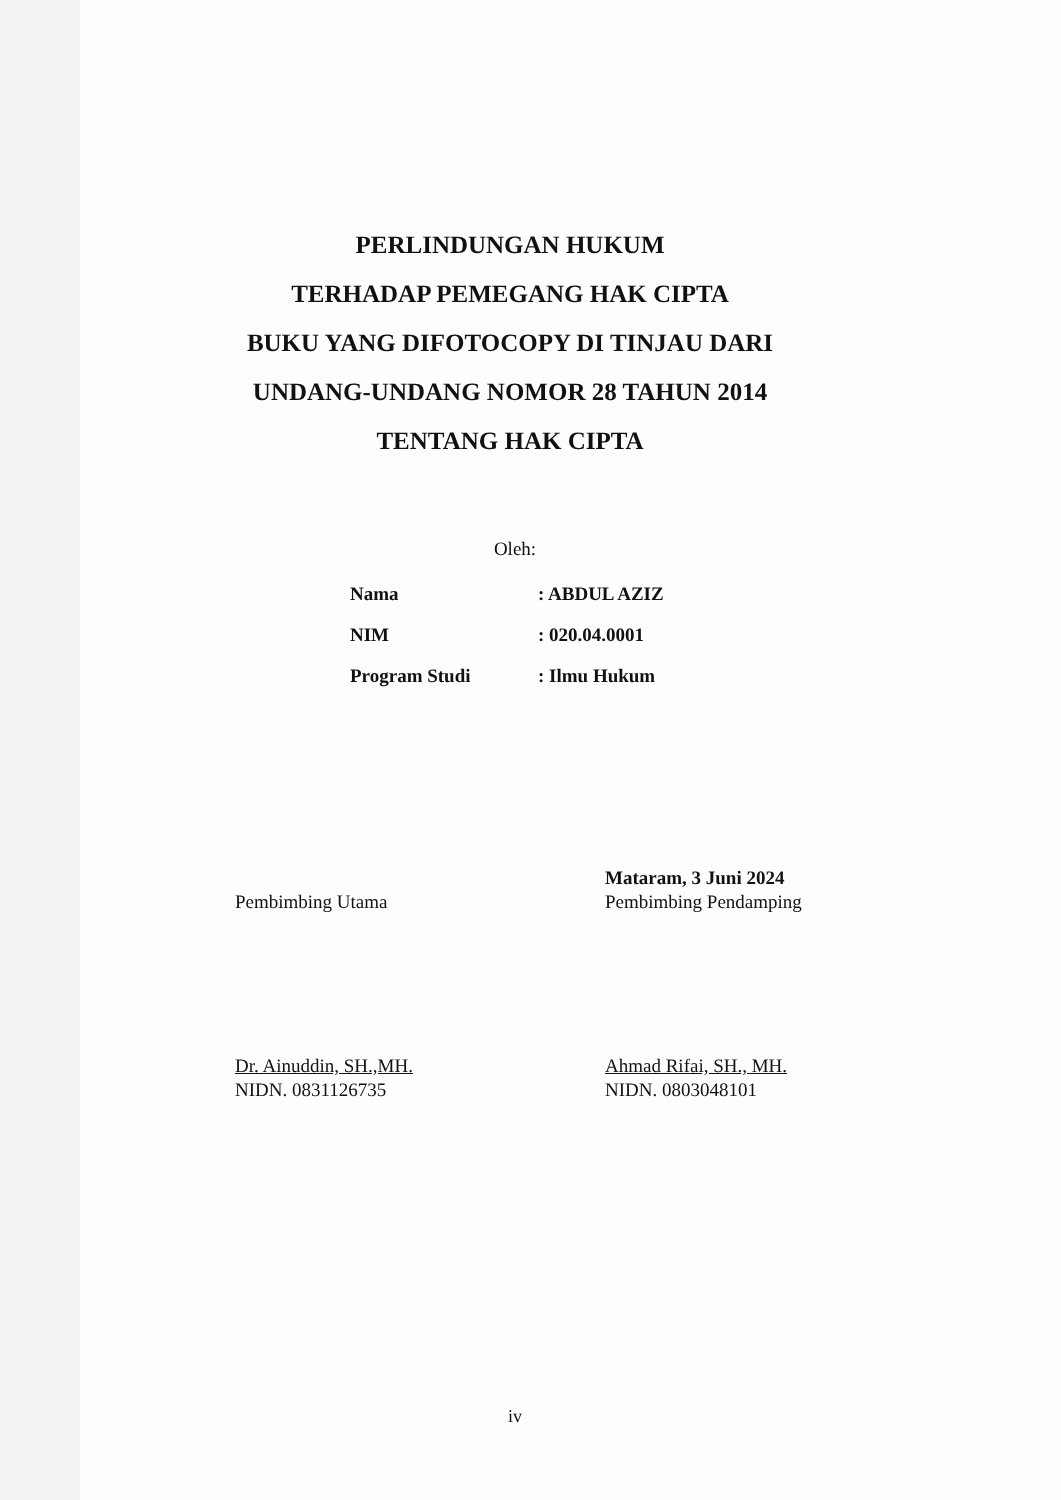PERLINDUNGAN HUKUM
TERHADAP PEMEGANG HAK CIPTA
BUKU YANG DIFOTOCOPY DI TINJAU DARI
UNDANG-UNDANG NOMOR 28 TAHUN 2014
TENTANG HAK CIPTA
Oleh:
| Nama | : ABDUL AZIZ |
| NIM | : 020.04.0001 |
| Program Studi | : Ilmu Hukum |
Pembimbing Utama
Dr. Ainuddin, SH.,MH.
NIDN. 0831126735
Mataram, 3 Juni 2024
Pembimbing Pendamping
Ahmad Rifai, SH., MH.
NIDN. 0803048101
iv